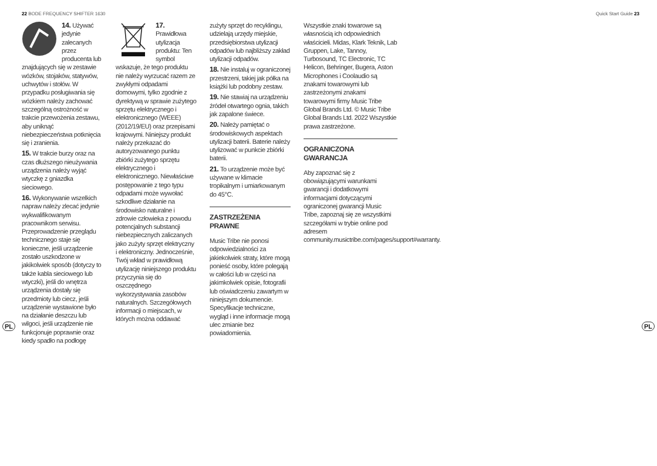22 BODE FREQUENCY SHIFTER 1630 Quick Start Guide 23
PL PL
14. Używać jedynie zalecanych przez producenta lub znajdujących się w zestawie wózków, stojaków, statywów, uchwytów i stołów. W przypadku posługiwania się wózkiem należy zachować szczególną ostrożność w trakcie przewożenia zestawu, aby uniknąć niebezpieczeństwa potknięcia się i zranienia.
15. W trakcie burzy oraz na czas dłuższego nieużywania urządzenia należy wyjąć wtyczkę z gniazdka sieciowego.
16. Wykonywanie wszelkich napraw należy zlecać jedynie wykwalifikowanym pracownikom serwisu. Przeprowadzenie przeglądu technicznego staje się konieczne, jeśli urządzenie zostało uszkodzone w jakikolwiek sposób (dotyczy to także kabla sieciowego lub wtyczki), jeśli do wnętrza urządzenia dostały się przedmioty lub ciecz, jeśli urządzenie wystawione było na działanie deszczu lub wilgoci, jeśli urządzenie nie funkcjonuje poprawnie oraz kiedy spadło na podłogę
17. Prawidłowa utylizacja produktu: Ten symbol wskazuje, że tego produktu nie należy wyrzucać razem ze zwykłymi odpadami domowymi, tylko zgodnie z dyrektywą w sprawie zużytego sprzętu elektrycznego i elektronicznego (WEEE) (2012/19/EU) oraz przepisami krajowymi. Niniejszy produkt należy przekazać do autoryzowanego punktu zbiórki zużytego sprzętu elektrycznego i elektronicznego. Niewłaściwe postępowanie z tego typu odpadami może wywołać szkodliwe działanie na środowisko naturalne i zdrowie człowieka z powodu potencjalnych substancji niebezpiecznych zaliczanych jako zużyty sprzęt elektryczny i elektroniczny. Jednocześnie, Twój wkład w prawidłową utylizację niniejszego produktu przyczynia się do oszczędnego wykorzystywania zasobów naturalnych. Szczegółowych informacji o miejscach, w których można oddawać
zużyty sprzęt do recyklingu, udzielają urzędy miejskie, przedsiębiorstwa utylizacji odpadów lub najbliższy zakład utylizacji odpadów.
18. Nie instaluj w ograniczonej przestrzeni, takiej jak półka na książki lub podobny zestaw.
19. Nie stawiaj na urządzeniu źródeł otwartego ognia, takich jak zapalone świece.
20. Należy pamiętać o środowiskowych aspektach utylizacji baterii. Baterie należy utylizować w punkcie zbiórki baterii.
21. To urządzenie może być używane w klimacie tropikalnym i umiarkowanym do 45°C.
ZASTRZEŻENIA PRAWNE
Music Tribe nie ponosi odpowiedzialności za jakiekolwiek straty, które mogą ponieść osoby, które polegają w całości lub w części na jakimkolwiek opisie, fotografii lub oświadczeniu zawartym w niniejszym dokumencie. Specyfikacje techniczne, wygląd i inne informacje mogą ulec zmianie bez powiadomienia.
Wszystkie znaki towarowe są własnością ich odpowiednich właścicieli. Midas, Klark Teknik, Lab Gruppen, Lake, Tannoy, Turbosound, TC Electronic, TC Helicon, Behringer, Bugera, Aston Microphones i Coolaudio są znakami towarowymi lub zastrzeżonymi znakami towarowymi firmy Music Tribe Global Brands Ltd. © Music Tribe Global Brands Ltd. 2022 Wszystkie prawa zastrzeżone.
OGRANICZONA GWARANCJA
Aby zapoznać się z obowiązującymi warunkami gwarancji i dodatkowymi informacjami dotyczącymi ograniczonej gwarancji Music Tribe, zapoznaj się ze wszystkimi szczegółami w trybie online pod adresem community.musictribe.com/pages/support#warranty.